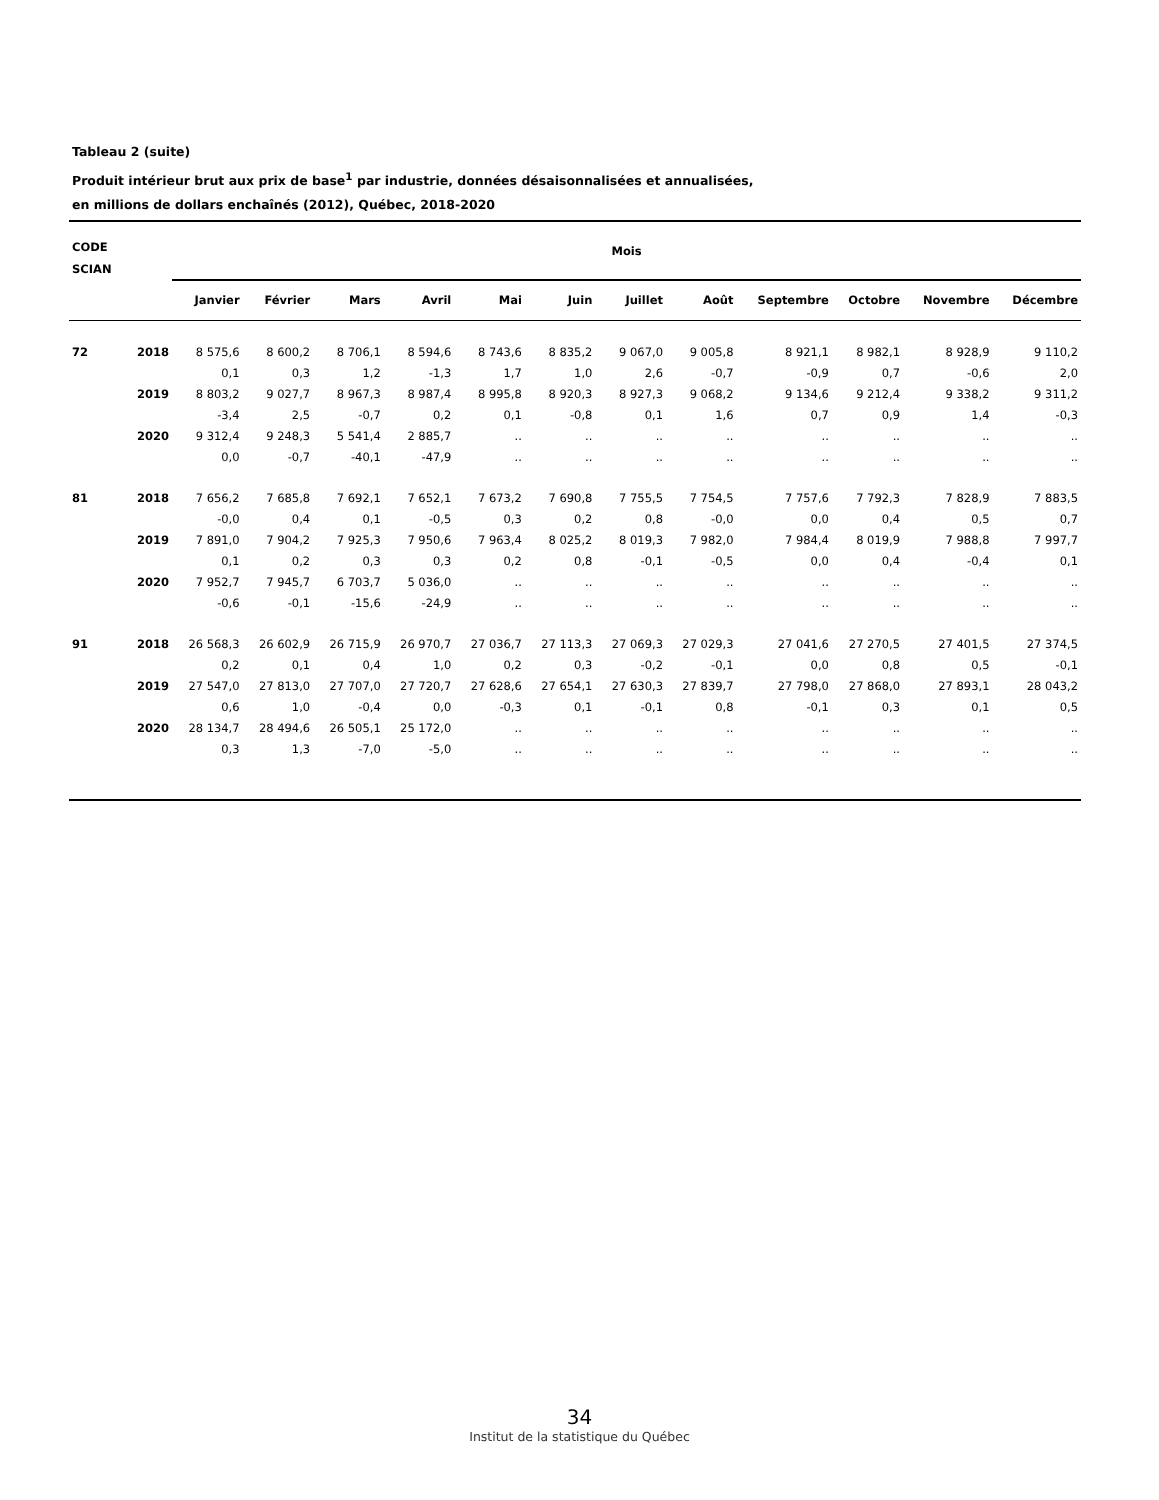Tableau 2 (suite)
Produit intérieur brut aux prix de base<sup>1</sup> par industrie, données désaisonnalisées et annualisées,
en millions de dollars enchaînés (2012), Québec, 2018-2020
| CODE SCIAN | | Mois | | | | | | | | | | | |
| --- | --- | --- | --- | --- | --- | --- | --- | --- | --- | --- | --- | --- | --- |
| | | Janvier | Février | Mars | Avril | Mai | Juin | Juillet | Août | Septembre | Octobre | Novembre | Décembre |
| 72 | 2018 | 8 575,6 | 8 600,2 | 8 706,1 | 8 594,6 | 8 743,6 | 8 835,2 | 9 067,0 | 9 005,8 | 8 921,1 | 8 982,1 | 8 928,9 | 9 110,2 |
| | | 0,1 | 0,3 | 1,2 | -1,3 | 1,7 | 1,0 | 2,6 | -0,7 | -0,9 | 0,7 | -0,6 | 2,0 |
| | 2019 | 8 803,2 | 9 027,7 | 8 967,3 | 8 987,4 | 8 995,8 | 8 920,3 | 8 927,3 | 9 068,2 | 9 134,6 | 9 212,4 | 9 338,2 | 9 311,2 |
| | | -3,4 | 2,5 | -0,7 | 0,2 | 0,1 | -0,8 | 0,1 | 1,6 | 0,7 | 0,9 | 1,4 | -0,3 |
| | 2020 | 9 312,4 | 9 248,3 | 5 541,4 | 2 885,7 | .. | .. | .. | .. | .. | .. | .. | .. |
| | | 0,0 | -0,7 | -40,1 | -47,9 | .. | .. | .. | .. | .. | .. | .. | .. |
| 81 | 2018 | 7 656,2 | 7 685,8 | 7 692,1 | 7 652,1 | 7 673,2 | 7 690,8 | 7 755,5 | 7 754,5 | 7 757,6 | 7 792,3 | 7 828,9 | 7 883,5 |
| | | -0,0 | 0,4 | 0,1 | -0,5 | 0,3 | 0,2 | 0,8 | -0,0 | 0,0 | 0,4 | 0,5 | 0,7 |
| | 2019 | 7 891,0 | 7 904,2 | 7 925,3 | 7 950,6 | 7 963,4 | 8 025,2 | 8 019,3 | 7 982,0 | 7 984,4 | 8 019,9 | 7 988,8 | 7 997,7 |
| | | 0,1 | 0,2 | 0,3 | 0,3 | 0,2 | 0,8 | -0,1 | -0,5 | 0,0 | 0,4 | -0,4 | 0,1 |
| | 2020 | 7 952,7 | 7 945,7 | 6 703,7 | 5 036,0 | .. | .. | .. | .. | .. | .. | .. | .. |
| | | -0,6 | -0,1 | -15,6 | -24,9 | .. | .. | .. | .. | .. | .. | .. | .. |
| 91 | 2018 | 26 568,3 | 26 602,9 | 26 715,9 | 26 970,7 | 27 036,7 | 27 113,3 | 27 069,3 | 27 029,3 | 27 041,6 | 27 270,5 | 27 401,5 | 27 374,5 |
| | | 0,2 | 0,1 | 0,4 | 1,0 | 0,2 | 0,3 | -0,2 | -0,1 | 0,0 | 0,8 | 0,5 | -0,1 |
| | 2019 | 27 547,0 | 27 813,0 | 27 707,0 | 27 720,7 | 27 628,6 | 27 654,1 | 27 630,3 | 27 839,7 | 27 798,0 | 27 868,0 | 27 893,1 | 28 043,2 |
| | | 0,6 | 1,0 | -0,4 | 0,0 | -0,3 | 0,1 | -0,1 | 0,8 | -0,1 | 0,3 | 0,1 | 0,5 |
| | 2020 | 28 134,7 | 28 494,6 | 26 505,1 | 25 172,0 | .. | .. | .. | .. | .. | .. | .. | .. |
| | | 0,3 | 1,3 | -7,0 | -5,0 | .. | .. | .. | .. | .. | .. | .. | .. |
34
Institut de la statistique du Québec